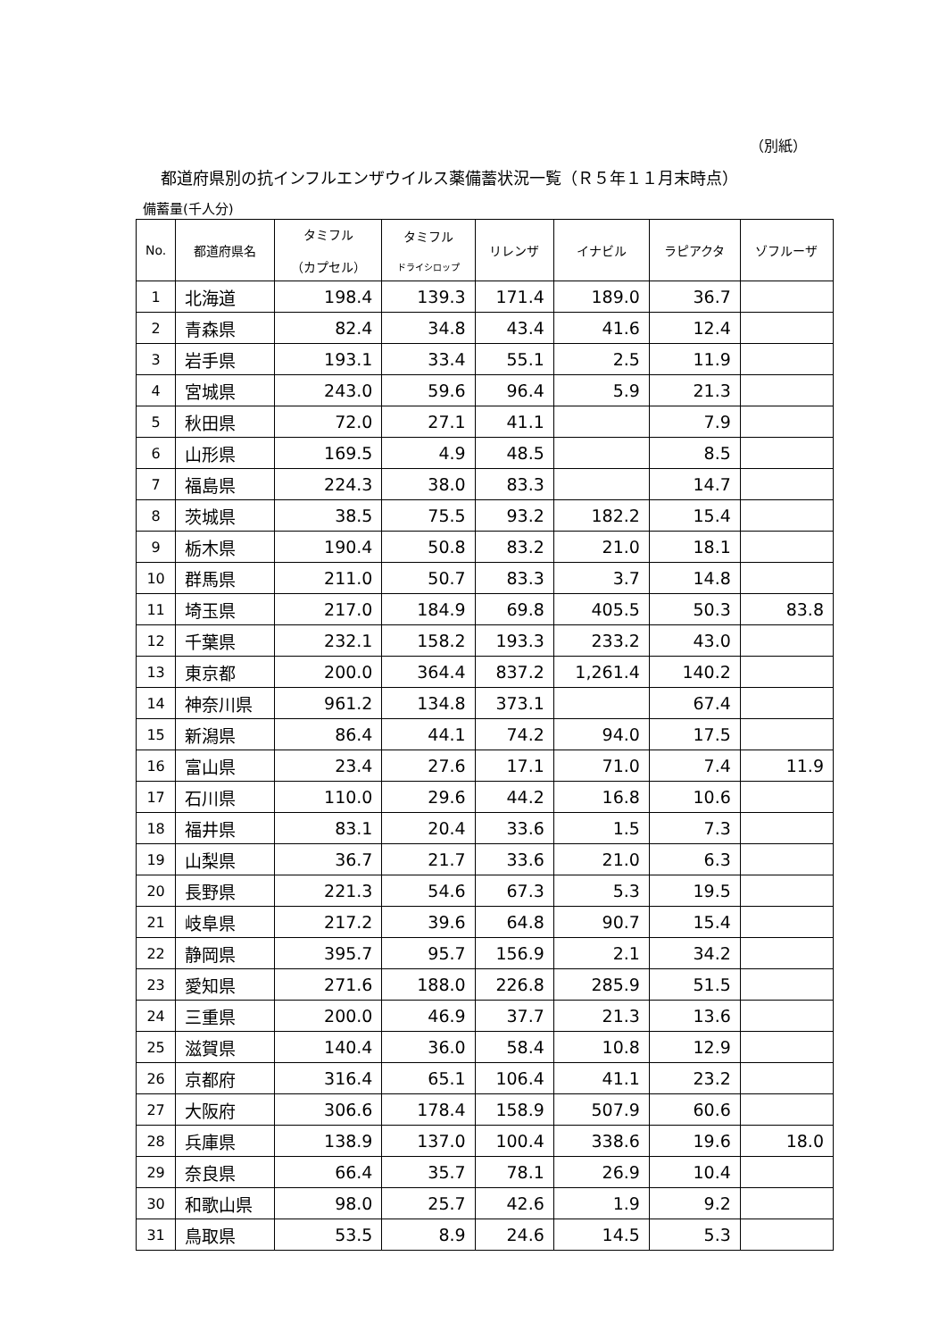（別紙）
都道府県別の抗インフルエンザウイルス薬備蓄状況一覧（Ｒ５年１１月末時点）
備蓄量(千人分)
| No. | 都道府県名 | タミフル （カプセル） | タミフル ドライシロップ | リレンザ | イナビル | ラピアクタ | ゾフルーザ |
| --- | --- | --- | --- | --- | --- | --- | --- |
| 1 | 北海道 | 198.4 | 139.3 | 171.4 | 189.0 | 36.7 | |
| 2 | 青森県 | 82.4 | 34.8 | 43.4 | 41.6 | 12.4 | |
| 3 | 岩手県 | 193.1 | 33.4 | 55.1 | 2.5 | 11.9 | |
| 4 | 宮城県 | 243.0 | 59.6 | 96.4 | 5.9 | 21.3 | |
| 5 | 秋田県 | 72.0 | 27.1 | 41.1 | | 7.9 | |
| 6 | 山形県 | 169.5 | 4.9 | 48.5 | | 8.5 | |
| 7 | 福島県 | 224.3 | 38.0 | 83.3 | | 14.7 | |
| 8 | 茨城県 | 38.5 | 75.5 | 93.2 | 182.2 | 15.4 | |
| 9 | 栃木県 | 190.4 | 50.8 | 83.2 | 21.0 | 18.1 | |
| 10 | 群馬県 | 211.0 | 50.7 | 83.3 | 3.7 | 14.8 | |
| 11 | 埼玉県 | 217.0 | 184.9 | 69.8 | 405.5 | 50.3 | 83.8 |
| 12 | 千葉県 | 232.1 | 158.2 | 193.3 | 233.2 | 43.0 | |
| 13 | 東京都 | 200.0 | 364.4 | 837.2 | 1,261.4 | 140.2 | |
| 14 | 神奈川県 | 961.2 | 134.8 | 373.1 | | 67.4 | |
| 15 | 新潟県 | 86.4 | 44.1 | 74.2 | 94.0 | 17.5 | |
| 16 | 富山県 | 23.4 | 27.6 | 17.1 | 71.0 | 7.4 | 11.9 |
| 17 | 石川県 | 110.0 | 29.6 | 44.2 | 16.8 | 10.6 | |
| 18 | 福井県 | 83.1 | 20.4 | 33.6 | 1.5 | 7.3 | |
| 19 | 山梨県 | 36.7 | 21.7 | 33.6 | 21.0 | 6.3 | |
| 20 | 長野県 | 221.3 | 54.6 | 67.3 | 5.3 | 19.5 | |
| 21 | 岐阜県 | 217.2 | 39.6 | 64.8 | 90.7 | 15.4 | |
| 22 | 静岡県 | 395.7 | 95.7 | 156.9 | 2.1 | 34.2 | |
| 23 | 愛知県 | 271.6 | 188.0 | 226.8 | 285.9 | 51.5 | |
| 24 | 三重県 | 200.0 | 46.9 | 37.7 | 21.3 | 13.6 | |
| 25 | 滋賀県 | 140.4 | 36.0 | 58.4 | 10.8 | 12.9 | |
| 26 | 京都府 | 316.4 | 65.1 | 106.4 | 41.1 | 23.2 | |
| 27 | 大阪府 | 306.6 | 178.4 | 158.9 | 507.9 | 60.6 | |
| 28 | 兵庫県 | 138.9 | 137.0 | 100.4 | 338.6 | 19.6 | 18.0 |
| 29 | 奈良県 | 66.4 | 35.7 | 78.1 | 26.9 | 10.4 | |
| 30 | 和歌山県 | 98.0 | 25.7 | 42.6 | 1.9 | 9.2 | |
| 31 | 鳥取県 | 53.5 | 8.9 | 24.6 | 14.5 | 5.3 | |